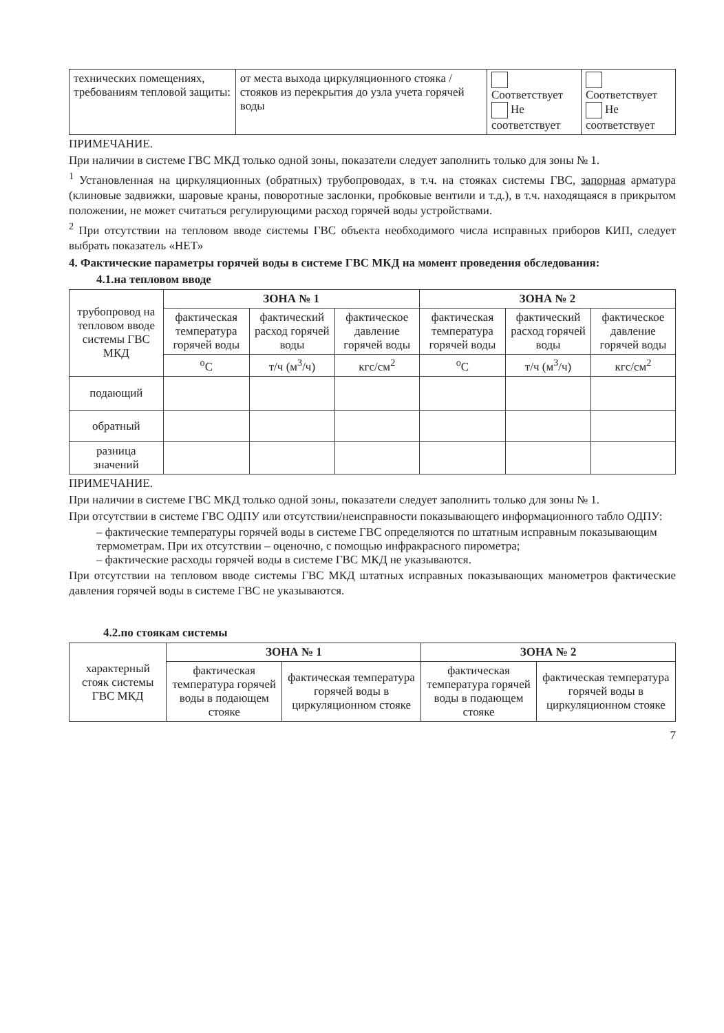| технических помещениях, требованиям тепловой защиты: | от места выхода циркуляционного стояка / стояков из перекрытия до узла учета горячей воды | Соответствует Не соответствует | Соответствует Не соответствует |
ПРИМЕЧАНИЕ.
При наличии в системе ГВС МКД только одной зоны, показатели следует заполнить только для зоны № 1.
<sup>1</sup> Установленная на циркуляционных (обратных) трубопроводах, в т.ч. на стояках системы ГВС, запорная арматура (клиновые задвижки, шаровые краны, поворотные заслонки, пробковые вентили и т.д.), в т.ч. находящаяся в прикрытом положении, не может считаться регулирующими расход горячей воды устройствами.
<sup>2</sup> При отсутствии на тепловом вводе системы ГВС объекта необходимого числа исправных приборов КИП, следует выбрать показатель «НЕТ»
4. Фактические параметры горячей воды в системе ГВС МКД на момент проведения обследования:
4.1.на тепловом вводе
| трубопровод на тепловом вводе системы ГВС МКД | ЗОНА № 1 | | | ЗОНА № 2 | | |
| --- | --- | --- | --- | --- | --- | --- |
| | фактическая температура горячей воды | фактический расход горячей воды | фактическое давление горячей воды | фактическая температура горячей воды | фактический расход горячей воды | фактическое давление горячей воды |
| | <sup>о</sup>С | т/ч (м<sup>3</sup>/ч) | кгс/см<sup>2</sup> | <sup>о</sup>С | т/ч (м<sup>3</sup>/ч) | кгс/см<sup>2</sup> |
| подающий | | | | | | |
| обратный | | | | | | |
| разница значений | | | | | | |
ПРИМЕЧАНИЕ.
При наличии в системе ГВС МКД только одной зоны, показатели следует заполнить только для зоны № 1.
При отсутствии в системе ГВС ОДПУ или отсутствии/неисправности показывающего информационного табло ОДПУ:
– фактические температуры горячей воды в системе ГВС определяются по штатным исправным показывающим термометрам. При их отсутствии – оценочно, с помощью инфракрасного пирометра;
– фактические расходы горячей воды в системе ГВС МКД не указываются.
При отсутствии на тепловом вводе системы ГВС МКД штатных исправных показывающих манометров фактические давления горячей воды в системе ГВС не указываются.
4.2.по стоякам системы
| характерный стояк системы ГВС МКД | ЗОНА № 1 | | ЗОНА № 2 | |
| --- | --- | --- | --- | --- |
| | фактическая температура горячей воды в подающем стояке | фактическая температура горячей воды в циркуляционном стояке | фактическая температура горячей воды в подающем стояке | фактическая температура горячей воды в циркуляционном стояке |
7